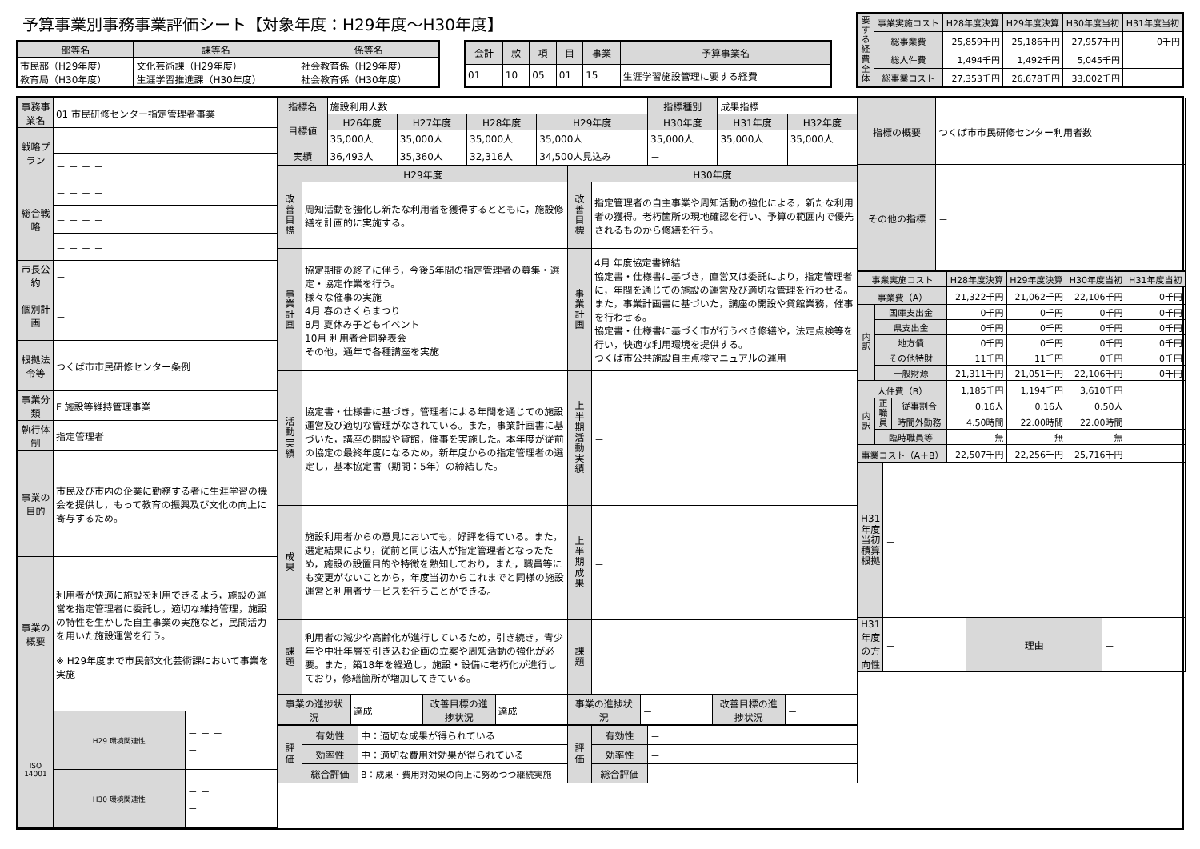予算事業別事務事業評価シート【対象年度：H29年度～H30年度】
| 部等名 | 課等名 | 係等名 |
| --- | --- | --- |
| 市民部（H29年度） 教育局（H30年度） | 文化芸術課（H29年度） 生涯学習推進課（H30年度） | 社会教育係（H29年度） 社会教育係（H30年度） |
| 会計 | 款 | 項 | 目 | 事業 | 予算事業名 |
| --- | --- | --- | --- | --- | --- |
| 01 | 10 | 05 | 01 | 15 | 生涯学習施設管理に要する経費 |
| 要する経費全体 | 事業実施コスト | H28年度決算 | H29年度決算 | H30年度当初 | H31年度当初 |
| --- | --- | --- | --- | --- | --- |
| | 総事業費 | 25,859千円 | 25,186千円 | 27,957千円 | 0千円 |
| | 総人件費 | 1,494千円 | 1,492千円 | 5,045千円 | |
| | 総事業コスト | 27,353千円 | 26,678千円 | 33,002千円 | |
| 事務事業名 | 01 市民研修センター指定管理者事業 | |
| 戦略プラン | － － － － | |
| | － － － － | |
| 総合戦略 | － － － － | |
| | － － － － | |
| | － － － － | |
| 市長公約 | － | |
| 個別計画 | － | |
| 根拠法令等 | つくば市市民研修センター条例 | |
| 事業分類 | F 施設等維持管理事業 | |
| 執行体制 | 指定管理者 | |
| 事業の目的 | 市民及び市内の企業に勤務する者に生涯学習の機会を提供し，もって教育の振興及び文化の向上に寄与するため。 | |
| 事業の概要 | 利用者が快適に施設を利用できるよう，施設の運営を指定管理者に委託し，適切な維持管理，施設の特性を生かした自主事業の実施など，民間活力を用いた施設運営を行う。 ※ H29年度まで市民部文化芸術課において事業を実施 | |
| ISO 14001 | H29 環境関連性 | － － － － |
| | H30 環境関連性 | － － － |
| 指標名 | 施設利用人数 | | | | 指標種別 | 成果指標 | |
| 目標値 | H26年度 | H27年度 | H28年度 | H29年度 | H30年度 | H31年度 | H32年度 |
| | 35,000人 | 35,000人 | 35,000人 | 35,000人 | 35,000人 | 35,000人 | 35,000人 |
| 実績 | 36,493人 | 35,360人 | 32,316人 | 34,500人見込み | － | | |
| H29年度 | | H30年度 | |
| --- | --- | --- | --- |
| 改善目標 | 周知活動を強化し新たな利用者を獲得するとともに，施設修繕を計画的に実施する。 | 改善目標 | 指定管理者の自主事業や周知活動の強化による，新たな利用者の獲得。老朽箇所の現地確認を行い、予算の範囲内で優先されるものから修繕を行う。 |
| 事業計画 | 協定期間の終了に伴う，今後5年間の指定管理者の募集・選定・協定作業を行う。 様々な催事の実施 4月 春のさくらまつり 8月 夏休み子どもイベント 10月 利用者合同発表会 その他，通年で各種講座を実施 | 事業計画 | 4月 年度協定書締結 協定書・仕様書に基づき，直営又は委託により，指定管理者に，年間を通じての施設の運営及び適切な管理を行わせる。また，事業計画書に基づいた，講座の開設や貸館業務，催事を行わせる。 協定書・仕様書に基づく市が行うべき修繕や，法定点検等を行い，快適な利用環境を提供する。 つくば市公共施設自主点検マニュアルの運用 |
| 活動実績 | 協定書・仕様書に基づき，管理者による年間を通じての施設運営及び適切な管理がなされている。また，事業計画書に基づいた，講座の開設や貸館，催事を実施した。本年度が従前の協定の最終年度になるため，新年度からの指定管理者の選定し，基本協定書（期間：5年）の締結した。 | 上半期活動実績 | － |
| 成果 | 施設利用者からの意見においても，好評を得ている。また，選定結果により，従前と同じ法人が指定管理者となったため，施設の設置目的や特徴を熟知しており，また，職員等にも変更がないことから，年度当初からこれまでと同様の施設運営と利用者サービスを行うことができる。 | 上半期成果 | － |
| 課題 | 利用者の減少や高齢化が進行しているため，引き続き，青少年や中壮年層を引き込む企画の立案や周知活動の強化が必要。また，築18年を経過し，施設・設備に老朽化が進行しており，修繕箇所が増加してきている。 | 課題 | － |
| 事業の進捗状況 | 達成 | 改善目標の進捗状況 | 達成 | 事業の進捗状況 | － | 改善目標の進捗状況 | － |
| 評価 | 有効性 | 中：適切な成果が得られている | 評価 | 有効性 | － |
| | 効率性 | 中：適切な費用対効果が得られている | | 効率性 | － |
| | 総合評価 | B：成果・費用対効果の向上に努めつつ継続実施 | | 総合評価 | － |
| 指標の概要 | つくば市市民研修センター利用者数 |
| その他の指標 | － |
| 事業実施コスト | | | H28年度決算 | H29年度決算 | H30年度当初 | H31年度当初 |
| --- | --- | --- | --- | --- | --- | --- |
| 事業費（A） | | | 21,322千円 | 21,062千円 | 22,106千円 | 0千円 |
| 内訳 | 国庫支出金 | | 0千円 | 0千円 | 0千円 | 0千円 |
| | 県支出金 | | 0千円 | 0千円 | 0千円 | 0千円 |
| | 地方債 | | 0千円 | 0千円 | 0千円 | 0千円 |
| | その他特財 | | 11千円 | 11千円 | 0千円 | 0千円 |
| | 一般財源 | | 21,311千円 | 21,051千円 | 22,106千円 | 0千円 |
| 人件費（B） | | | 1,185千円 | 1,194千円 | 3,610千円 | |
| 内訳 | 正職員 | 従事割合 | 0.16人 | 0.16人 | 0.50人 | |
| | | 時間外勤務 | 4.50時間 | 22.00時間 | 22.00時間 | |
| | 臨時職員等 | | 無 | 無 | 無 | |
| 事業コスト（A＋B） | | | 22,507千円 | 22,256千円 | 25,716千円 | |
| H31年度当初積算根拠 | － | | |
| H31年度の方向性 | － | 理由 | － |